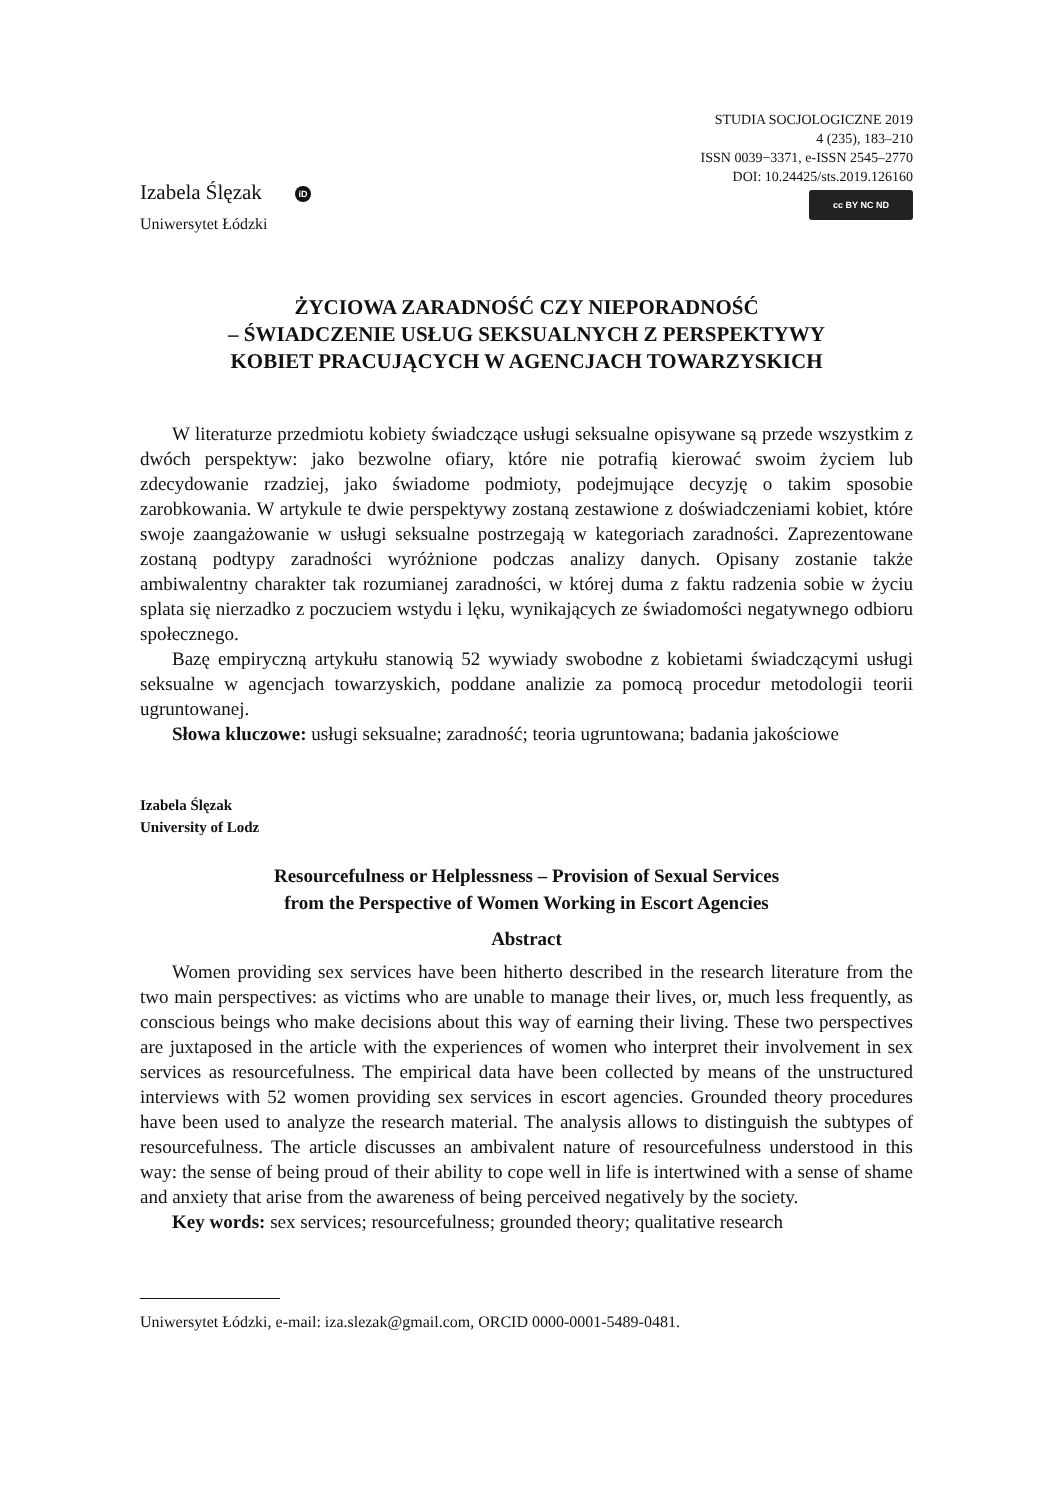STUDIA SOCJOLOGICZNE 2019
4 (235), 183–210
ISSN 0039−3371, e-ISSN 2545–2770
DOI: 10.24425/sts.2019.126160
cc BY NC ND
Izabela Ślęzak iD
Uniwersytet Łódzki
ŻYCIOWA ZARADNOŚĆ CZY NIEPORADNOŚĆ
– ŚWIADCZENIE USŁUG SEKSUALNYCH Z PERSPEKTYWY
KOBIET PRACUJĄCYCH W AGENCJACH TOWARZYSKICH
W literaturze przedmiotu kobiety świadczące usługi seksualne opisywane są przede wszystkim z dwóch perspektyw: jako bezwolne ofiary, które nie potrafią kierować swoim życiem lub zdecydowanie rzadziej, jako świadome podmioty, podejmujące decyzję o takim sposobie zarobkowania. W artykule te dwie perspektywy zostaną zestawione z doświadczeniami kobiet, które swoje zaangażowanie w usługi seksualne postrzegają w kategoriach zaradności. Zaprezentowane zostaną podtypy zaradności wyróżnione podczas analizy danych. Opisany zostanie także ambiwalentny charakter tak rozumianej zaradności, w której duma z faktu radzenia sobie w życiu splata się nierzadko z poczuciem wstydu i lęku, wynikających ze świadomości negatywnego odbioru społecznego.
Bazę empiryczną artykułu stanowią 52 wywiady swobodne z kobietami świadczącymi usługi seksualne w agencjach towarzyskich, poddane analizie za pomocą procedur metodologii teorii ugruntowanej.
Słowa kluczowe: usługi seksualne; zaradność; teoria ugruntowana; badania jakościowe
Izabela Ślęzak
University of Lodz
Resourcefulness or Helplessness – Provision of Sexual Services
from the Perspective of Women Working in Escort Agencies
Abstract
Women providing sex services have been hitherto described in the research literature from the two main perspectives: as victims who are unable to manage their lives, or, much less frequently, as conscious beings who make decisions about this way of earning their living. These two perspectives are juxtaposed in the article with the experiences of women who interpret their involvement in sex services as resourcefulness. The empirical data have been collected by means of the unstructured interviews with 52 women providing sex services in escort agencies. Grounded theory procedures have been used to analyze the research material. The analysis allows to distinguish the subtypes of resourcefulness. The article discusses an ambivalent nature of resourcefulness understood in this way: the sense of being proud of their ability to cope well in life is intertwined with a sense of shame and anxiety that arise from the awareness of being perceived negatively by the society.
Key words: sex services; resourcefulness; grounded theory; qualitative research
Uniwersytet Łódzki, e-mail: iza.slezak@gmail.com, ORCID 0000-0001-5489-0481.